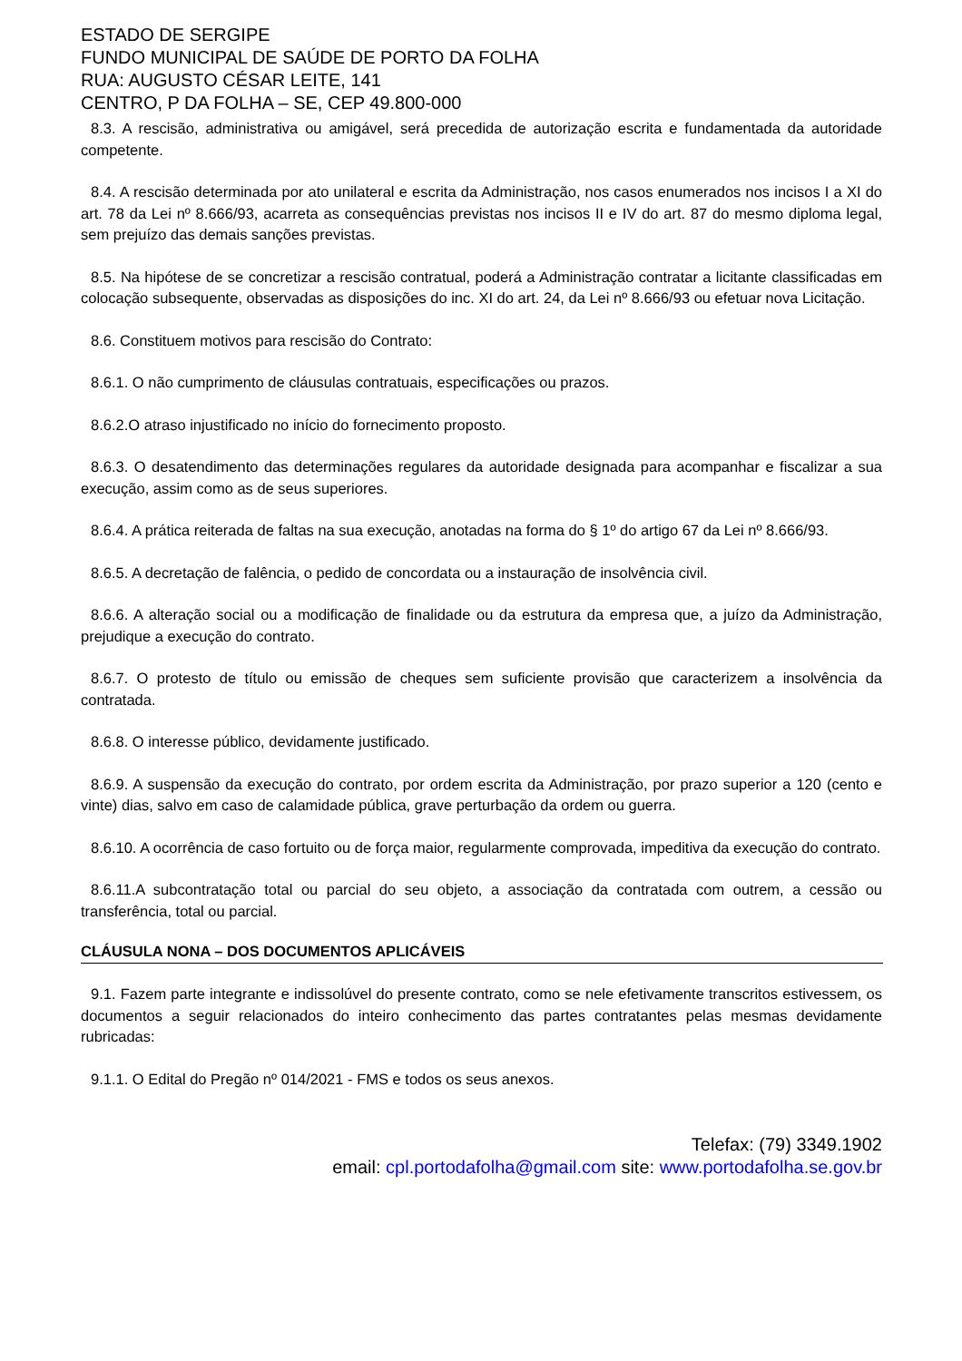ESTADO DE SERGIPE
FUNDO MUNICIPAL DE SAÚDE DE PORTO DA FOLHA
RUA: AUGUSTO CÉSAR LEITE, 141
CENTRO, P DA FOLHA – SE, CEP 49.800-000
8.3. A rescisão, administrativa ou amigável, será precedida de autorização escrita e fundamentada da autoridade competente.
8.4. A rescisão determinada por ato unilateral e escrita da Administração, nos casos enumerados nos incisos I a XI do art. 78 da Lei nº 8.666/93, acarreta as consequências previstas nos incisos II e IV do art. 87 do mesmo diploma legal, sem prejuízo das demais sanções previstas.
8.5. Na hipótese de se concretizar a rescisão contratual, poderá a Administração contratar a licitante classificadas em colocação subsequente, observadas as disposições do inc. XI do art. 24, da Lei nº 8.666/93 ou efetuar nova Licitação.
8.6. Constituem motivos para rescisão do Contrato:
8.6.1. O não cumprimento de cláusulas contratuais, especificações ou prazos.
8.6.2.O atraso injustificado no início do fornecimento proposto.
8.6.3. O desatendimento das determinações regulares da autoridade designada para acompanhar e fiscalizar a sua execução, assim como as de seus superiores.
8.6.4. A prática reiterada de faltas na sua execução, anotadas na forma do § 1º do artigo 67 da Lei nº 8.666/93.
8.6.5. A decretação de falência, o pedido de concordata ou a instauração de insolvência civil.
8.6.6. A alteração social ou a modificação de finalidade ou da estrutura da empresa que, a juízo da Administração, prejudique a execução do contrato.
8.6.7. O protesto de título ou emissão de cheques sem suficiente provisão que caracterizem a insolvência da contratada.
8.6.8. O interesse público, devidamente justificado.
8.6.9. A suspensão da execução do contrato, por ordem escrita da Administração, por prazo superior a 120 (cento e vinte) dias, salvo em caso de calamidade pública, grave perturbação da ordem ou guerra.
8.6.10. A ocorrência de caso fortuito ou de força maior, regularmente comprovada, impeditiva da execução do contrato.
8.6.11.A subcontratação total ou parcial do seu objeto, a associação da contratada com outrem, a cessão ou transferência, total ou parcial.
CLÁUSULA NONA – DOS DOCUMENTOS APLICÁVEIS
9.1. Fazem parte integrante e indissolúvel do presente contrato, como se nele efetivamente transcritos estivessem, os documentos a seguir relacionados do inteiro conhecimento das partes contratantes pelas mesmas devidamente rubricadas:
9.1.1. O Edital do Pregão nº 014/2021 - FMS e todos os seus anexos.
Telefax: (79) 3349.1902
email: cpl.portodafolha@gmail.com site: www.portodafolha.se.gov.br